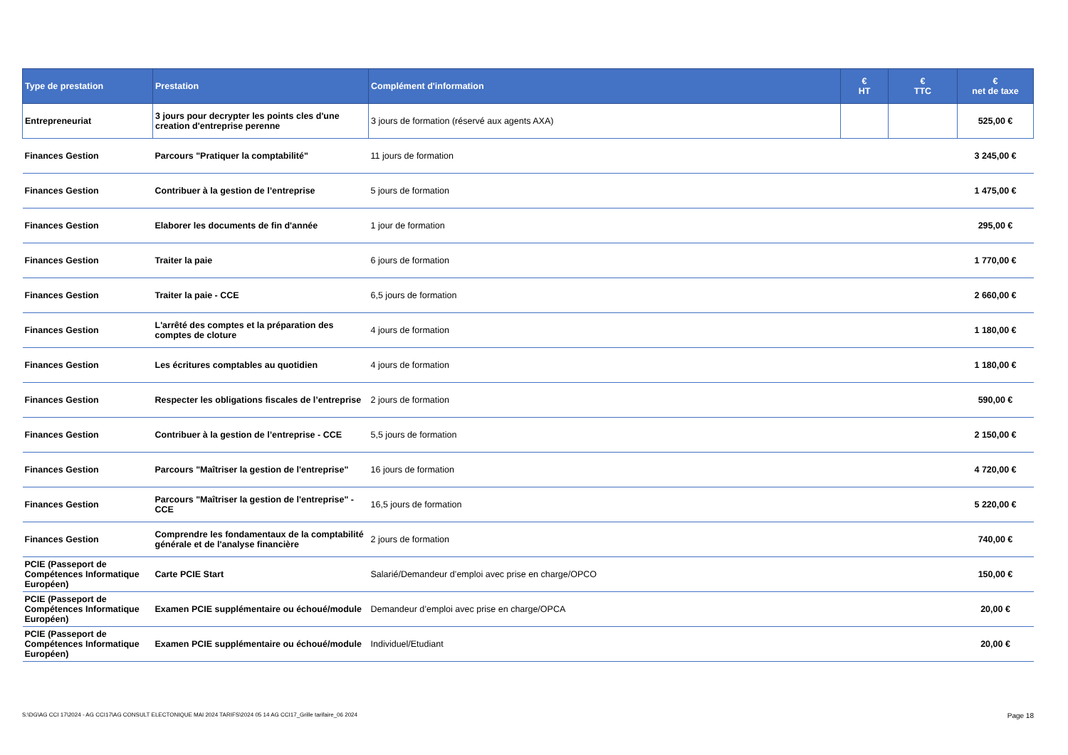| Type de prestation | Prestation | Complément d'information | € HT | € TTC | € net de taxe |
| --- | --- | --- | --- | --- | --- |
| Entrepreneuriat | 3 jours pour decrypter les points cles d'une creation d'entreprise perenne | 3 jours de formation (réservé aux agents AXA) | | | 525,00 € |
| Finances Gestion | Parcours "Pratiquer la comptabilité" | 11 jours de formation | | | 3 245,00 € |
| Finances Gestion | Contribuer à la gestion de l’entreprise | 5 jours de formation | | | 1 475,00 € |
| Finances Gestion | Elaborer les documents de fin d'année | 1 jour de formation | | | 295,00 € |
| Finances Gestion | Traiter la paie | 6 jours de formation | | | 1 770,00 € |
| Finances Gestion | Traiter la paie - CCE | 6,5 jours de formation | | | 2 660,00 € |
| Finances Gestion | L'arrêté des comptes et la préparation des comptes de cloture | 4 jours de formation | | | 1 180,00 € |
| Finances Gestion | Les écritures comptables au quotidien | 4 jours de formation | | | 1 180,00 € |
| Finances Gestion | Respecter les obligations fiscales de l’entreprise | 2 jours de formation | | | 590,00 € |
| Finances Gestion | Contribuer à la gestion de l’entreprise - CCE | 5,5 jours de formation | | | 2 150,00 € |
| Finances Gestion | Parcours "Maîtriser la gestion de l'entreprise" | 16 jours de formation | | | 4 720,00 € |
| Finances Gestion | Parcours "Maîtriser la gestion de l'entreprise" - CCE | 16,5 jours de formation | | | 5 220,00 € |
| Finances Gestion | Comprendre les fondamentaux de la comptabilité générale et de l'analyse financière | 2 jours de formation | | | 740,00 € |
| PCIE (Passeport de Compétences Informatique Européen) | Carte PCIE Start | Salarié/Demandeur d’emploi avec prise en charge/OPCO | | | 150,00 € |
| PCIE (Passeport de Compétences Informatique Européen) | Examen PCIE supplémentaire ou échoué/module | Demandeur d’emploi avec prise en charge/OPCA | | | 20,00 € |
| PCIE (Passeport de Compétences Informatique Européen) | Examen PCIE supplémentaire ou échoué/module | Individuel/Etudiant | | | 20,00 € |
S:\DG\AG CCI 17\2024 - AG CCI17\AG CONSULT ELECTONIQUE MAI 2024 TARIFS\2024 05 14 AG CCI17_Grille tarifaire_06 2024 Page 18